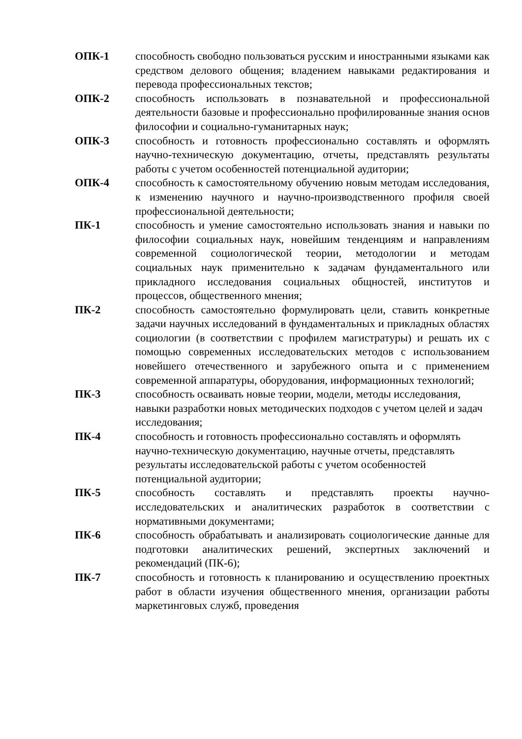ОПК-1 способность свободно пользоваться русским и иностранными языками как средством делового общения; владением навыками редактирования и перевода профессиональных текстов;
ОПК-2 способность использовать в познавательной и профессиональной деятельности базовые и профессионально профилированные знания основ философии и социально-гуманитарных наук;
ОПК-3 способность и готовность профессионально составлять и оформлять научно-техническую документацию, отчеты, представлять результаты работы с учетом особенностей потенциальной аудитории;
ОПК-4 способность к самостоятельному обучению новым методам исследования, к изменению научного и научно-производственного профиля своей профессиональной деятельности;
ПК-1 способность и умение самостоятельно использовать знания и навыки по философии социальных наук, новейшим тенденциям и направлениям современной социологической теории, методологии и методам социальных наук применительно к задачам фундаментального или прикладного исследования социальных общностей, институтов и процессов, общественного мнения;
ПК-2 способность самостоятельно формулировать цели, ставить конкретные задачи научных исследований в фундаментальных и прикладных областях социологии (в соответствии с профилем магистратуры) и решать их с помощью современных исследовательских методов с использованием новейшего отечественного и зарубежного опыта и с применением современной аппаратуры, оборудования, информационных технологий;
ПК-3 способность осваивать новые теории, модели, методы исследования, навыки разработки новых методических подходов с учетом целей и задач исследования;
ПК-4 способность и готовность профессионально составлять и оформлять научно-техническую документацию, научные отчеты, представлять результаты исследовательской работы с учетом особенностей потенциальной аудитории;
ПК-5 способность составлять и представлять проекты научно-исследовательских и аналитических разработок в соответствии с нормативными документами;
ПК-6 способность обрабатывать и анализировать социологические данные для подготовки аналитических решений, экспертных заключений и рекомендаций (ПК-6);
ПК-7 способность и готовность к планированию и осуществлению проектных работ в области изучения общественного мнения, организации работы маркетинговых служб, проведения